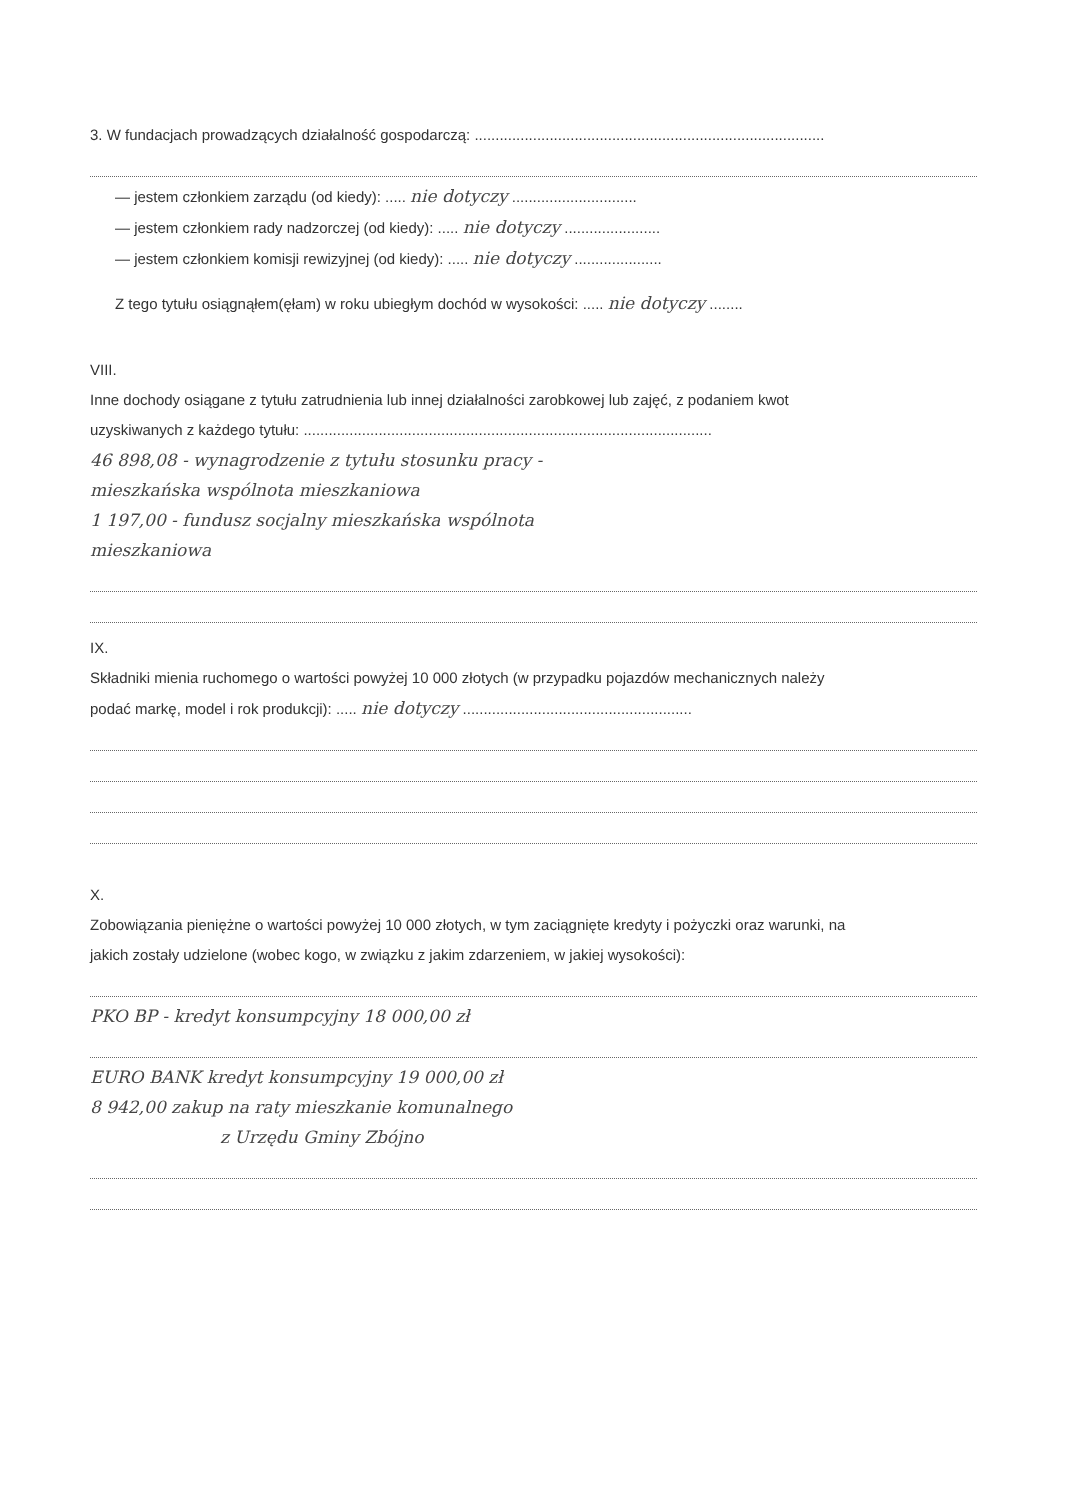3. W fundacjach prowadzących działalność gospodarczą: ....................................................................................
— jestem członkiem zarządu (od kiedy): ..... nie dotyczy ..............................
— jestem członkiem rady nadzorczej (od kiedy): ..... nie dotyczy .......................
— jestem członkiem komisji rewizyjnej (od kiedy): ..... nie dotyczy .....................
Z tego tytułu osiągnąłem(ęłam) w roku ubiegłym dochód w wysokości: ..... nie dotyczy ........
VIII.
Inne dochody osiągane z tytułu zatrudnienia lub innej działalności zarobkowej lub zajęć, z podaniem kwot
uzyskiwanych z każdego tytułu: ..................................................................................................
46 898,08 - wynagrodzenie z tytułu stosunku pracy -
mieszkańska wspólnota mieszkaniowa
1 197,00 - fundusz socjalny mieszkańska wspólnota
mieszkaniowa
IX.
Składniki mienia ruchomego o wartości powyżej 10 000 złotych (w przypadku pojazdów mechanicznych należy
podać markę, model i rok produkcji): ..... nie dotyczy .......................................................
X.
Zobowiązania pieniężne o wartości powyżej 10 000 złotych, w tym zaciągnięte kredyty i pożyczki oraz warunki, na
jakich zostały udzielone (wobec kogo, w związku z jakim zdarzeniem, w jakiej wysokości):
PKO BP - kredyt konsumpcyjny 18 000,00 zł
EURO BANK kredyt konsumpcyjny 19 000,00 zł
8 942,00 zakup na raty mieszkanie komunalnego
z Urzędu Gminy Zbójno